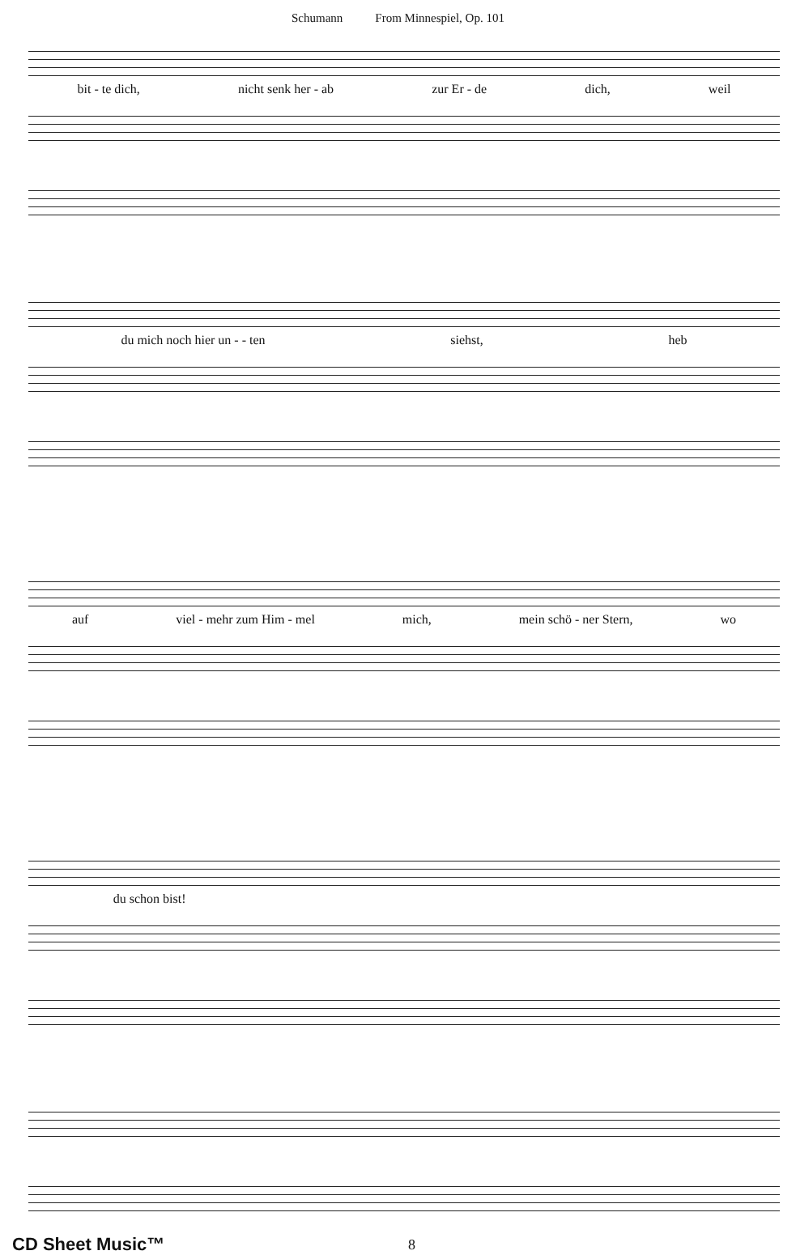Schumann From Minnespiel, Op. 101
bit - te dich, nicht senk her - ab zur Er - de dich, weil
du mich noch hier un - - ten siehst, heb
auf viel - mehr zum Him - mel mich, mein schö - ner Stern, wo
du schon bist!
CD Sheet Music™ 8